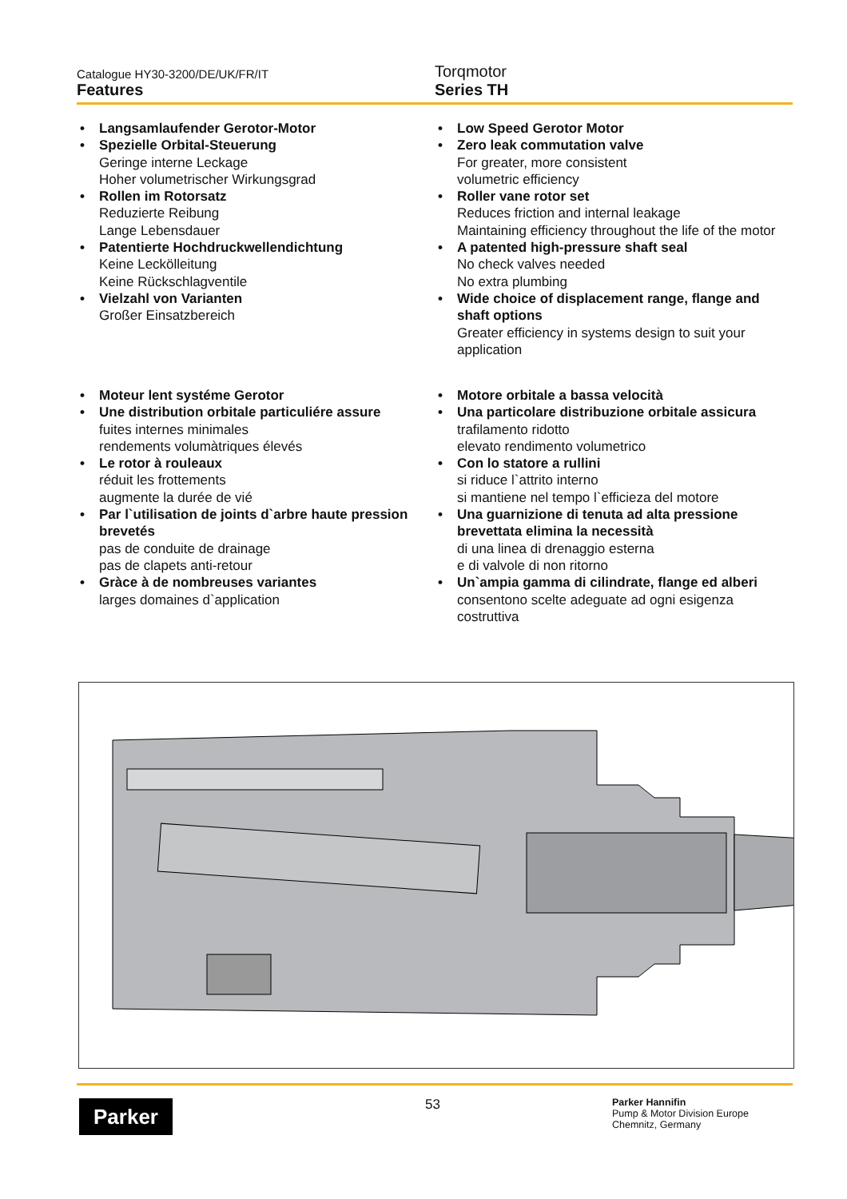Catalogue HY30-3200/DE/UK/FR/IT
Features
Torqmotor
Series TH
• Langsamlaufender Gerotor-Motor
• Spezielle Orbital-Steuerung
Geringe interne Leckage
Hoher volumetrischer Wirkungsgrad
• Rollen im Rotorsatz
Reduzierte Reibung
Lange Lebensdauer
• Patentierte Hochdruckwellendichtung
Keine Leckölleitung
Keine Rückschlagventile
• Vielzahl von Varianten
Großer Einsatzbereich
• Low Speed Gerotor Motor
• Zero leak commutation valve
For greater, more consistent
volumetric efficiency
• Roller vane rotor set
Reduces friction and internal leakage
Maintaining efficiency throughout the life of the motor
• A patented high-pressure shaft seal
No check valves needed
No extra plumbing
• Wide choice of displacement range, flange and shaft options
Greater efficiency in systems design to suit your application
• Moteur lent systéme Gerotor
• Une distribution orbitale particuliére assure
fuites internes minimales
rendements volumàtriques élevés
• Le rotor à rouleaux
réduit les frottements
augmente la durée de vié
• Par l`utilisation de joints d`arbre haute pression brevetés
pas de conduite de drainage
pas de clapets anti-retour
• Gràce à de nombreuses variantes
larges domaines d`application
• Motore orbitale a bassa velocità
• Una particolare distribuzione orbitale assicura
trafilamento ridotto
elevato rendimento volumetrico
• Con lo statore a rullini
si riduce l`attrito interno
si mantiene nel tempo l`efficieza del motore
• Una guarnizione di tenuta ad alta pressione brevettata elimina la necessità
di una linea di drenaggio esterna
e di valvole di non ritorno
• Un`ampia gamma di cilindrate, flange ed alberi
consentono scelte adeguate ad ogni esigenza costruttiva
Parker 53
Parker Hannifin
Pump & Motor Division Europe
Chemnitz, Germany